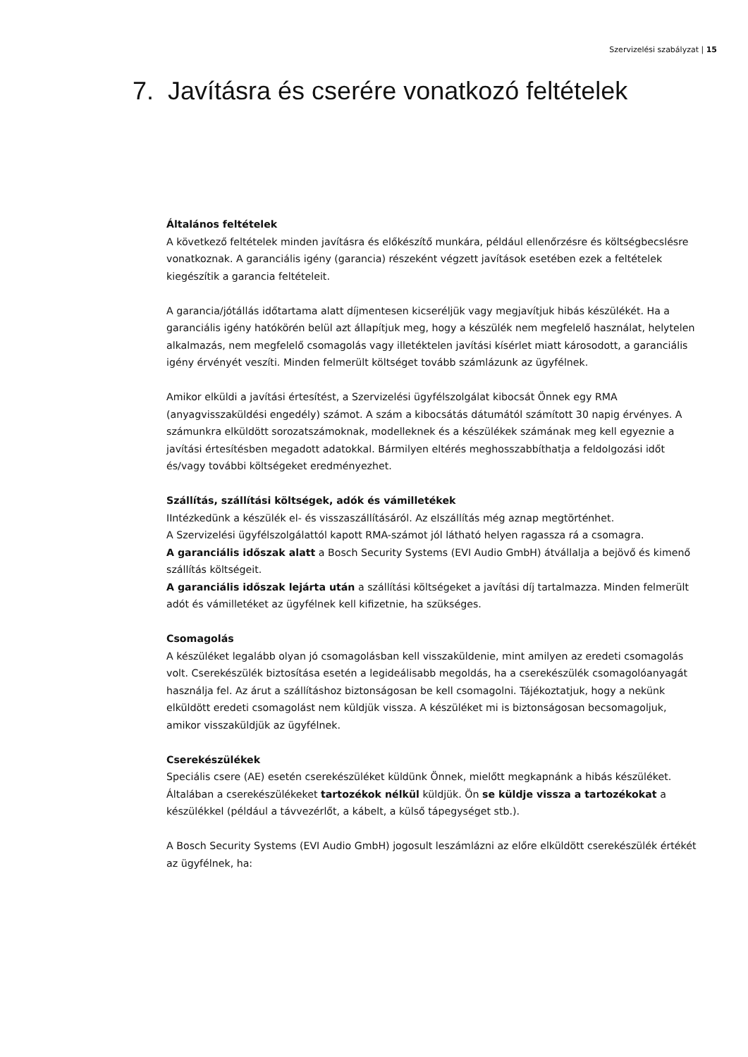Szervizelési szabályzat | 15
7. Javításra és cserére vonatkozó feltételek
Általános feltételek
A következő feltételek minden javításra és előkészítő munkára, például ellenőrzésre és költségbecslésre vonatkoznak. A garanciális igény (garancia) részeként végzett javítások esetében ezek a feltételek kiegészítik a garancia feltételeit.
A garancia/jótállás időtartama alatt díjmentesen kicseréljük vagy megjavítjuk hibás készülékét. Ha a garanciális igény hatókörén belül azt állapítjuk meg, hogy a készülék nem megfelelő használat, helytelen alkalmazás, nem megfelelő csomagolás vagy illetéktelen javítási kísérlet miatt károsodott, a garanciális igény érvényét veszíti. Minden felmerült költséget tovább számlázunk az ügyfélnek.
Amikor elküldi a javítási értesítést, a Szervizelési ügyfélszolgálat kibocsát Önnek egy RMA (anyagvisszaküldési engedély) számot. A szám a kibocsátás dátumától számított 30 napig érvényes. A számunkra elküldött sorozatszámoknak, modelleknek és a készülékek számának meg kell egyeznie a javítási értesítésben megadott adatokkal. Bármilyen eltérés meghosszabbíthatja a feldolgozási időt és/vagy további költségeket eredményezhet.
Szállítás, szállítási költségek, adók és vámilletékek
IIntézkedünk a készülék el- és visszaszállításáról. Az elszállítás még aznap megtörténhet.
A Szervizelési ügyfélszolgálattól kapott RMA-számot jól látható helyen ragassza rá a csomagra.
A garanciális időszak alatt a Bosch Security Systems (EVI Audio GmbH) átvállalja a bejövő és kimenő szállítás költségeit.
A garanciális időszak lejárta után a szállítási költségeket a javítási díj tartalmazza. Minden felmerült adót és vámilletéket az ügyfélnek kell kifizetnie, ha szükséges.
Csomagolás
A készüléket legalább olyan jó csomagolásban kell visszaküldenie, mint amilyen az eredeti csomagolás volt. Cserekészülék biztosítása esetén a legideálisabb megoldás, ha a cserekészülék csomagolóanyagát használja fel. Az árut a szállításhoz biztonságosan be kell csomagolni. Tájékoztatjuk, hogy a nekünk elküldött eredeti csomagolást nem küldjük vissza. A készüléket mi is biztonságosan becsomagoljuk, amikor visszaküldjük az ügyfélnek.
Cserekészülékek
Speciális csere (AE) esetén cserekészüléket küldünk Önnek, mielőtt megkapnánk a hibás készüléket. Általában a cserekészülékeket tartozékok nélkül küldjük. Ön se küldje vissza a tartozékokat a készülékkel (például a távvezérlőt, a kábelt, a külső tápegységet stb.).
A Bosch Security Systems (EVI Audio GmbH) jogosult leszámlázni az előre elküldött cserekészülék értékét az ügyfélnek, ha: